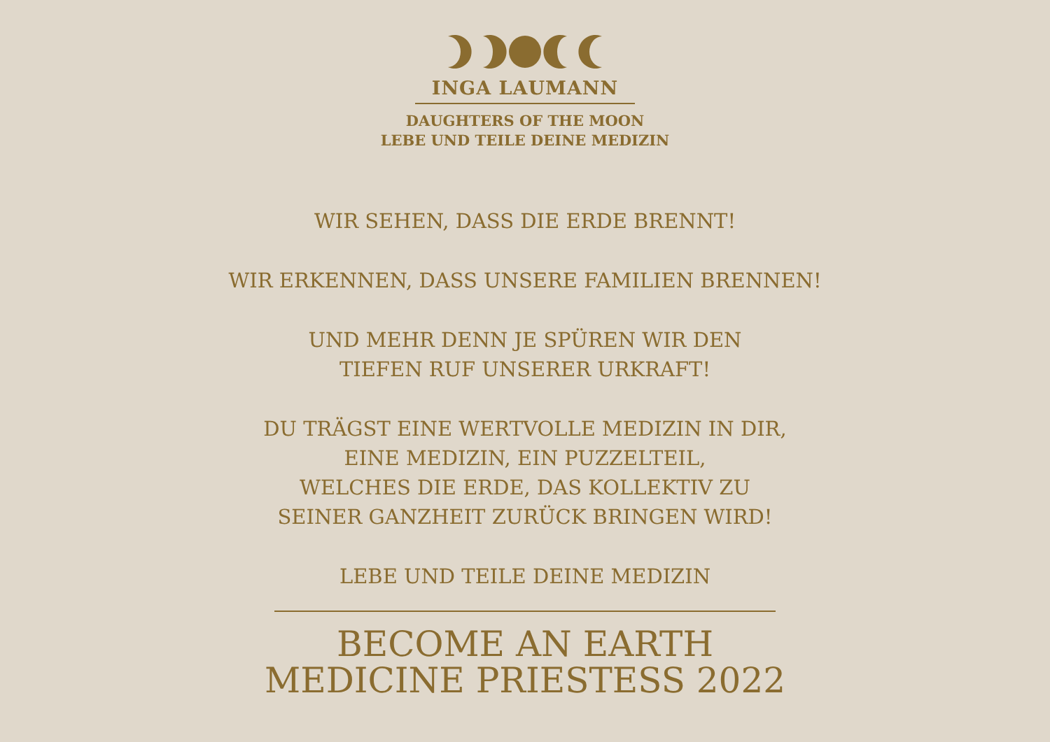INGA LAUMANN
DAUGHTERS OF THE MOON
LEBE UND TEILE DEINE MEDIZIN
WIR SEHEN, DASS DIE ERDE BRENNT!
WIR ERKENNEN, DASS UNSERE FAMILIEN BRENNEN!
UND MEHR DENN JE SPÜREN WIR DEN
TIEFEN RUF UNSERER URKRAFT!
DU TRÄGST EINE WERTVOLLE MEDIZIN IN DIR,
EINE MEDIZIN, EIN PUZZELTEIL,
WELCHES DIE ERDE, DAS KOLLEKTIV ZU
SEINER GANZHEIT ZURÜCK BRINGEN WIRD!
LEBE UND TEILE DEINE MEDIZIN
BECOME AN EARTH
MEDICINE PRIESTESS 2022